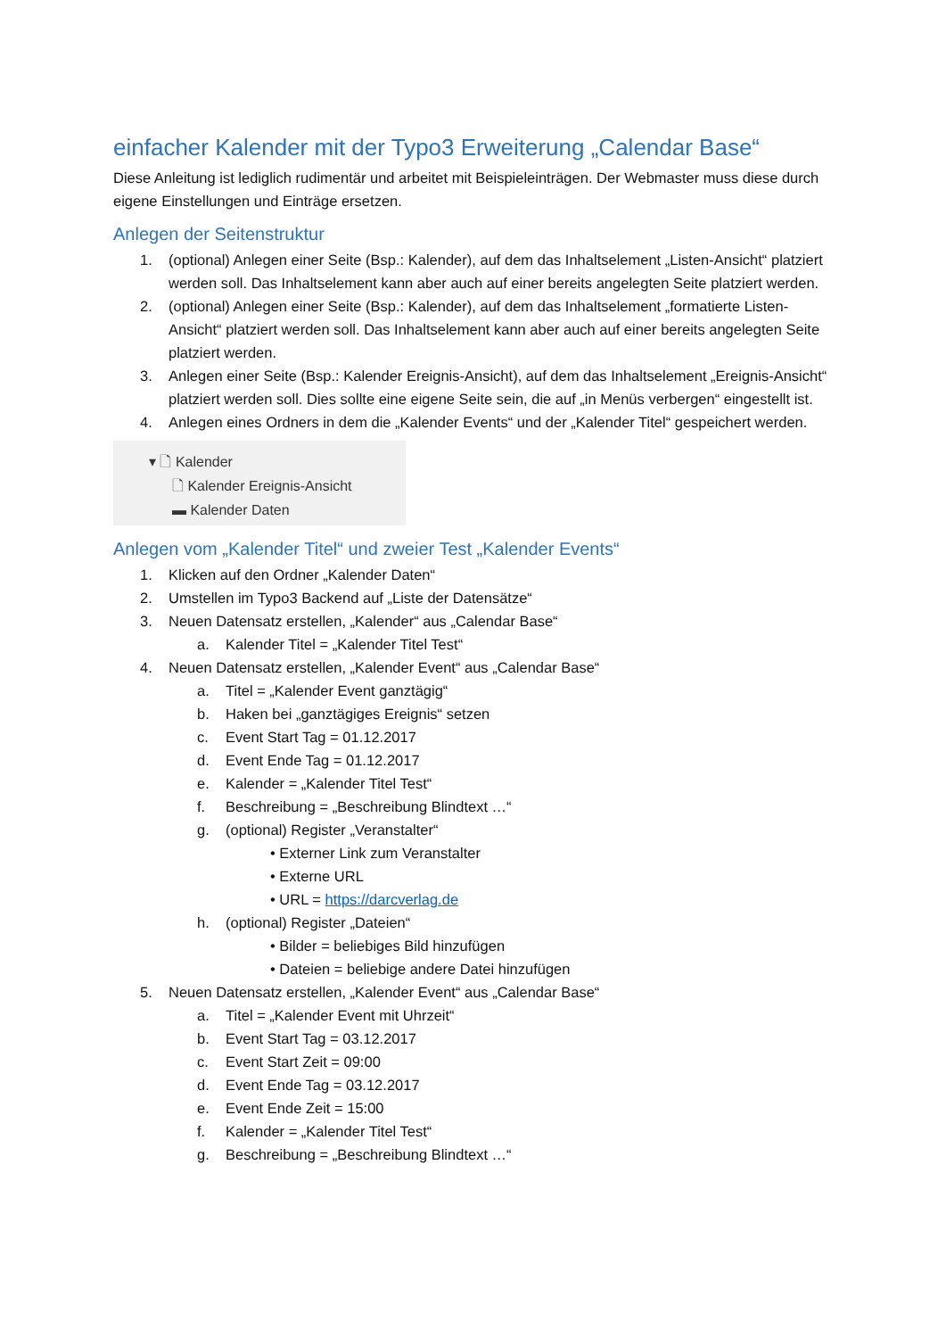einfacher Kalender mit der Typo3 Erweiterung „Calendar Base“
Diese Anleitung ist lediglich rudimentär und arbeitet mit Beispieleinträgen. Der Webmaster muss diese durch eigene Einstellungen und Einträge ersetzen.
Anlegen der Seitenstruktur
1. (optional) Anlegen einer Seite (Bsp.: Kalender), auf dem das Inhaltselement „Listen-Ansicht“ platziert werden soll. Das Inhaltselement kann aber auch auf einer bereits angelegten Seite platziert werden.
2. (optional) Anlegen einer Seite (Bsp.: Kalender), auf dem das Inhaltselement „formatierte Listen-Ansicht“ platziert werden soll. Das Inhaltselement kann aber auch auf einer bereits angelegten Seite platziert werden.
3. Anlegen einer Seite (Bsp.: Kalender Ereignis-Ansicht), auf dem das Inhaltselement „Ereignis-Ansicht“ platziert werden soll. Dies sollte eine eigene Seite sein, die auf „in Menüs verbergen“ eingestellt ist.
4. Anlegen eines Ordners in dem die „Kalender Events“ und der „Kalender Titel“ gespeichert werden.
▾ 🗋 Kalender
🗋 Kalender Ereignis-Ansicht
▬ Kalender Daten
Anlegen vom „Kalender Titel“ und zweier Test „Kalender Events“
1. Klicken auf den Ordner „Kalender Daten“
2. Umstellen im Typo3 Backend auf „Liste der Datensätze“
3. Neuen Datensatz erstellen, „Kalender“ aus „Calendar Base“
a. Kalender Titel = „Kalender Titel Test“
4. Neuen Datensatz erstellen, „Kalender Event“ aus „Calendar Base“
a. Titel = „Kalender Event ganztägig“
b. Haken bei „ganztägiges Ereignis“ setzen
c. Event Start Tag = 01.12.2017
d. Event Ende Tag = 01.12.2017
e. Kalender = „Kalender Titel Test“
f. Beschreibung = „Beschreibung Blindtext …“
g. (optional) Register „Veranstalter“
• Externer Link zum Veranstalter
• Externe URL
• URL = https://darcverlag.de
h. (optional) Register „Dateien“
• Bilder = beliebiges Bild hinzufügen
• Dateien = beliebige andere Datei hinzufügen
5. Neuen Datensatz erstellen, „Kalender Event“ aus „Calendar Base“
a. Titel = „Kalender Event mit Uhrzeit“
b. Event Start Tag = 03.12.2017
c. Event Start Zeit = 09:00
d. Event Ende Tag = 03.12.2017
e. Event Ende Zeit = 15:00
f. Kalender = „Kalender Titel Test“
g. Beschreibung = „Beschreibung Blindtext …“